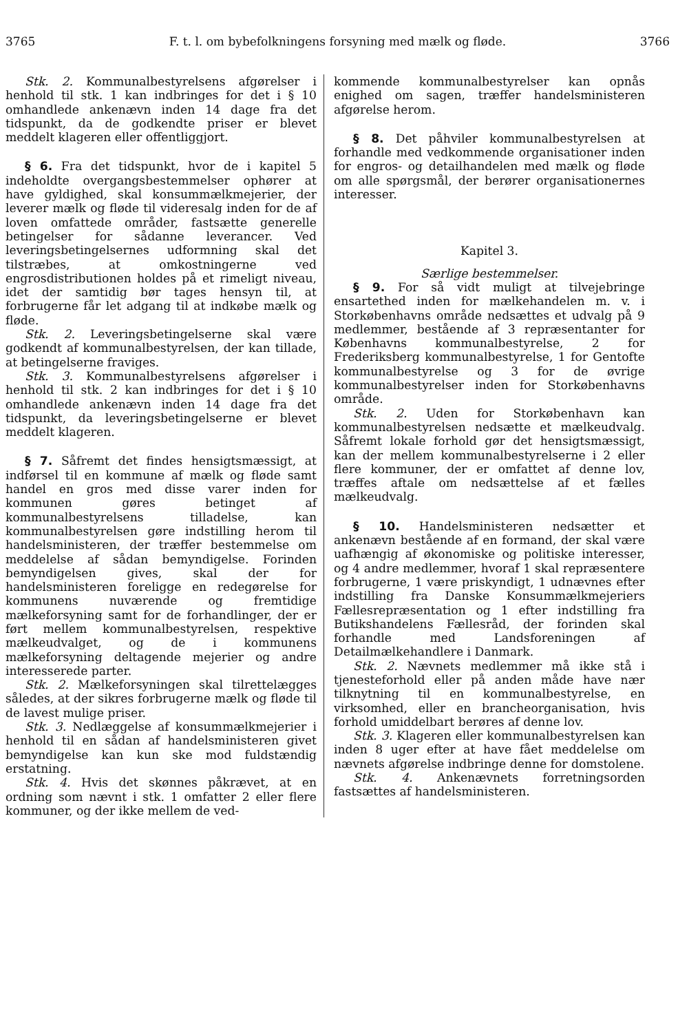3765 F. t. l. om bybefolkningens forsyning med mælk og fløde. 3766
Stk. 2. Kommunalbestyrelsens afgørelser i henhold til stk. 1 kan indbringes for det i § 10 omhandlede ankenævn inden 14 dage fra det tidspunkt, da de godkendte priser er blevet meddelt klageren eller offentliggjort.
§ 6. Fra det tidspunkt, hvor de i kapitel 5 indeholdte overgangsbestemmelser ophører at have gyldighed, skal konsummælkmejerier, der leverer mælk og fløde til videresalg inden for de af loven omfattede områder, fastsætte generelle betingelser for sådanne leverancer. Ved leveringsbetingelsernes udformning skal det tilstræbes, at omkostningerne ved engrosdistributionen holdes på et rimeligt niveau, idet der samtidig bør tages hensyn til, at forbrugerne får let adgang til at indkøbe mælk og fløde.
Stk. 2. Leveringsbetingelserne skal være godkendt af kommunalbestyrelsen, der kan tillade, at betingelserne fraviges.
Stk. 3. Kommunalbestyrelsens afgørelser i henhold til stk. 2 kan indbringes for det i § 10 omhandlede ankenævn inden 14 dage fra det tidspunkt, da leveringsbetingelserne er blevet meddelt klageren.
§ 7. Såfremt det findes hensigtsmæssigt, at indførsel til en kommune af mælk og fløde samt handel en gros med disse varer inden for kommunen gøres betinget af kommunalbestyrelsens tilladelse, kan kommunalbestyrelsen gøre indstilling herom til handelsministeren, der træffer bestemmelse om meddelelse af sådan bemyndigelse. Forinden bemyndigelsen gives, skal der for handelsministeren foreligge en redegørelse for kommunens nuværende og fremtidige mælkeforsyning samt for de forhandlinger, der er ført mellem kommunalbestyrelsen, respektive mælkeudvalget, og de i kommunens mælkeforsyning deltagende mejerier og andre interesserede parter.
Stk. 2. Mælkeforsyningen skal tilrettelægges således, at der sikres forbrugerne mælk og fløde til de lavest mulige priser.
Stk. 3. Nedlæggelse af konsummælkmejerier i henhold til en sådan af handelsministeren givet bemyndigelse kan kun ske mod fuldstændig erstatning.
Stk. 4. Hvis det skønnes påkrævet, at en ordning som nævnt i stk. 1 omfatter 2 eller flere kommuner, og der ikke mellem de ved-
kommende kommunalbestyrelser kan opnås enighed om sagen, træffer handelsministeren afgørelse herom.
§ 8. Det påhviler kommunalbestyrelsen at forhandle med vedkommende organisationer inden for engros- og detailhandelen med mælk og fløde om alle spørgsmål, der berører organisationernes interesser.
Kapitel 3.
Særlige bestemmelser.
§ 9. For så vidt muligt at tilvejebringe ensartethed inden for mælkehandelen m. v. i Storkøbenhavns område nedsættes et udvalg på 9 medlemmer, bestående af 3 repræsentanter for Københavns kommunalbestyrelse, 2 for Frederiksberg kommunalbestyrelse, 1 for Gentofte kommunalbestyrelse og 3 for de øvrige kommunalbestyrelser inden for Storkøbenhavns område.
Stk. 2. Uden for Storkøbenhavn kan kommunalbestyrelsen nedsætte et mælkeudvalg. Såfremt lokale forhold gør det hensigtsmæssigt, kan der mellem kommunalbestyrelserne i 2 eller flere kommuner, der er omfattet af denne lov, træffes aftale om nedsættelse af et fælles mælkeudvalg.
§ 10. Handelsministeren nedsætter et ankenævn bestående af en formand, der skal være uafhængig af økonomiske og politiske interesser, og 4 andre medlemmer, hvoraf 1 skal repræsentere forbrugerne, 1 være priskyndigt, 1 udnævnes efter indstilling fra Danske Konsummælkmejeriers Fællesrepræsentation og 1 efter indstilling fra Butikshandelens Fællesråd, der forinden skal forhandle med Landsforeningen af Detailmælkehandlere i Danmark.
Stk. 2. Nævnets medlemmer må ikke stå i tjenesteforhold eller på anden måde have nær tilknytning til en kommunalbestyrelse, en virksomhed, eller en brancheorganisation, hvis forhold umiddelbart berøres af denne lov.
Stk. 3. Klageren eller kommunalbestyrelsen kan inden 8 uger efter at have fået meddelelse om nævnets afgørelse indbringe denne for domstolene.
Stk. 4. Ankenævnets forretningsorden fastsættes af handelsministeren.